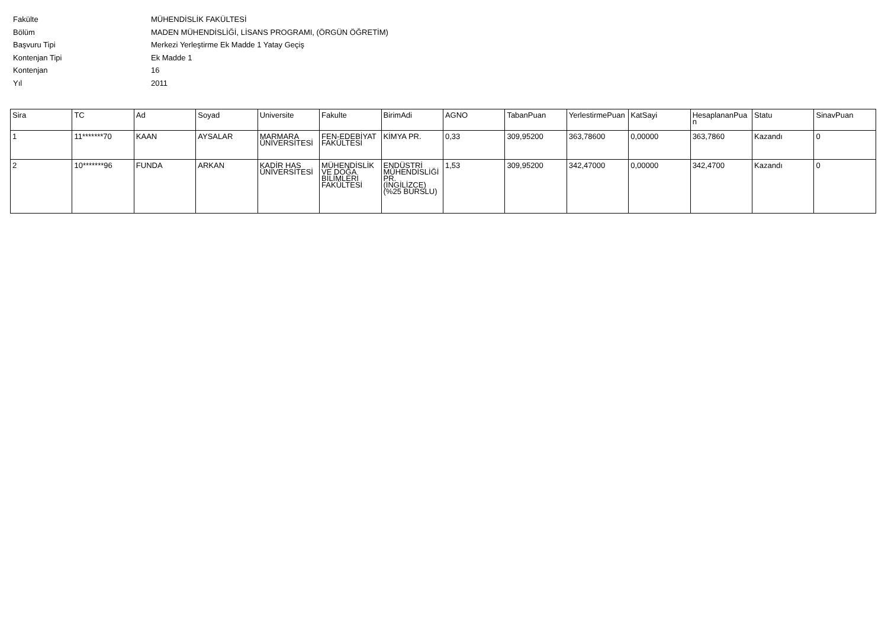Fakülte MÜHENDİSLİK FAKÜLTESİ
Bölüm MADEN MÜHENDİSLİĞİ, LİSANS PROGRAMI, (ÖRGÜN ÖĞRETİM)
Başvuru Tipi Merkezi Yerleştirme Ek Madde 1 Yatay Geçiş
Kontenjan Tipi Ek Madde 1
Kontenjan 16
Yıl 2011
| Sira | TC | Ad | Soyad | Universite | Fakulte | BirimAdi | AGNO | TabanPuan | YerlestirmePuan | KatSayi | HesaplananPuan | Statu | SinavPuan |
| --- | --- | --- | --- | --- | --- | --- | --- | --- | --- | --- | --- | --- | --- |
| 1 | 11*******70 | KAAN | AYSALAR | MARMARA ÜNİVERSİTESİ | FEN-EDEBİYAT FAKÜLTESİ | KİMYA PR. | 0,33 | 309,95200 | 363,78600 | 0,00000 | 363,7860 | Kazandı | 0 |
| 2 | 10*******96 | FUNDA | ARKAN | KADİR HAS ÜNİVERSİTESİ | MÜHENDİSLİK VE DOĞA BİLİMLERİ FAKÜLTESİ | ENDÜSTRİ MÜHENDİSLİĞİ PR. (İNGİLİZCE) (%25 BURSLU) | 1,53 | 309,95200 | 342,47000 | 0,00000 | 342,4700 | Kazandı | 0 |